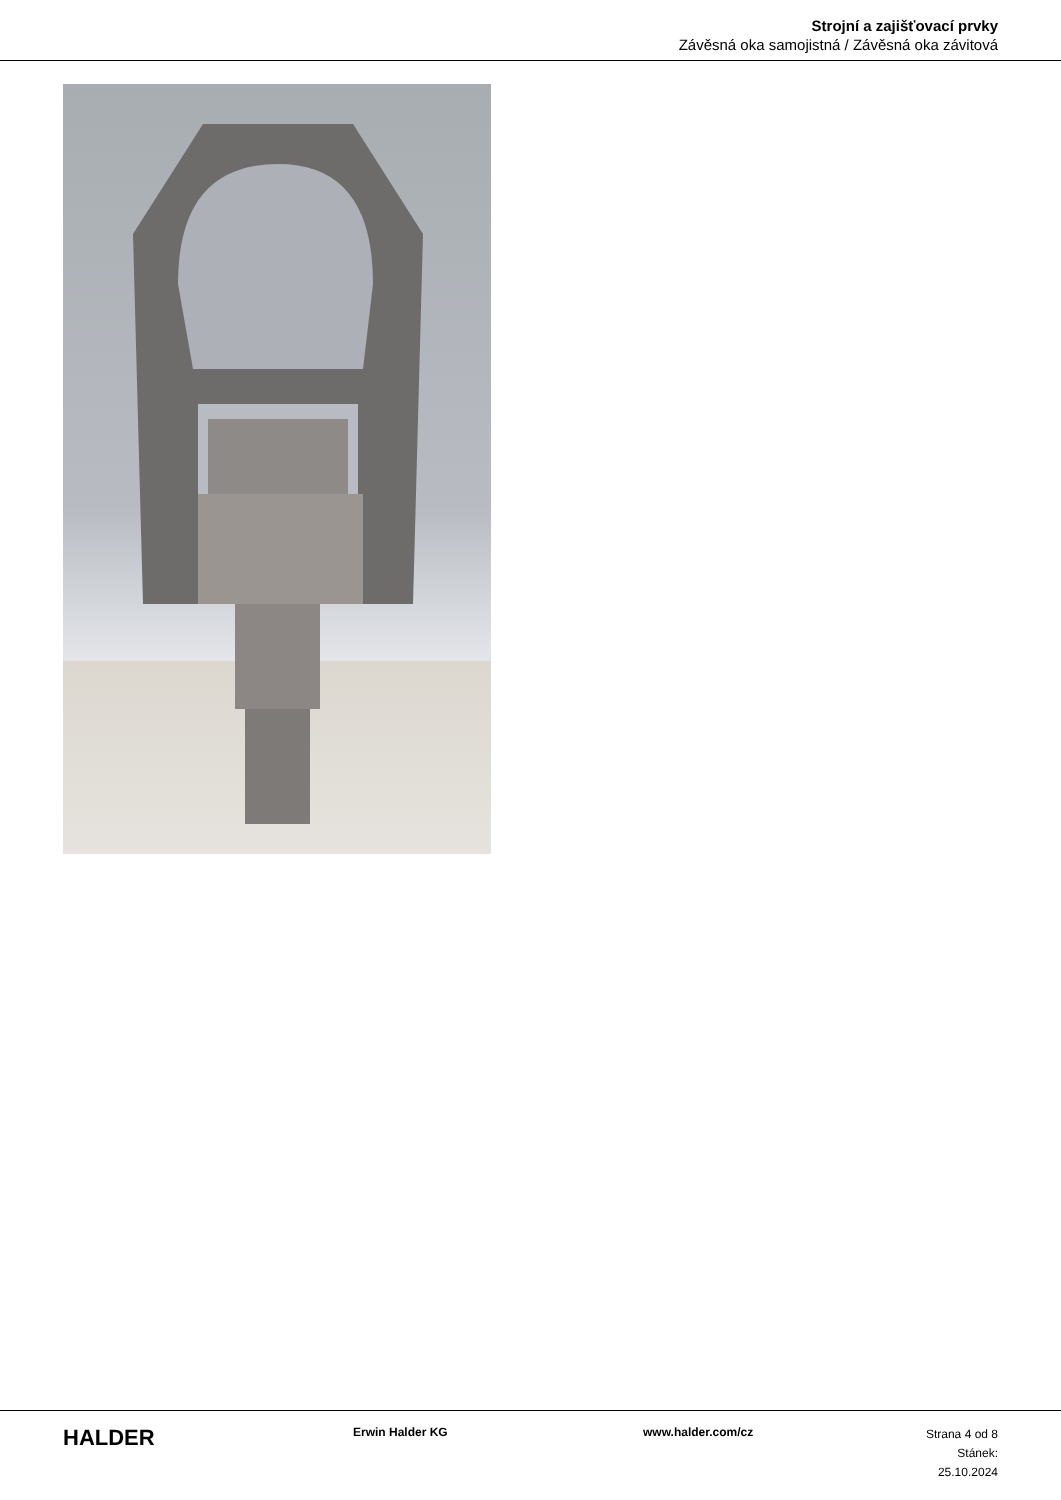Strojní a zajišťovací prvky
Závěsná oka samojistná / Závěsná oka závitová
HALDER
Erwin Halder KG www.halder.com/cz
Strana 4 od 8
Stánek: 25.10.2024